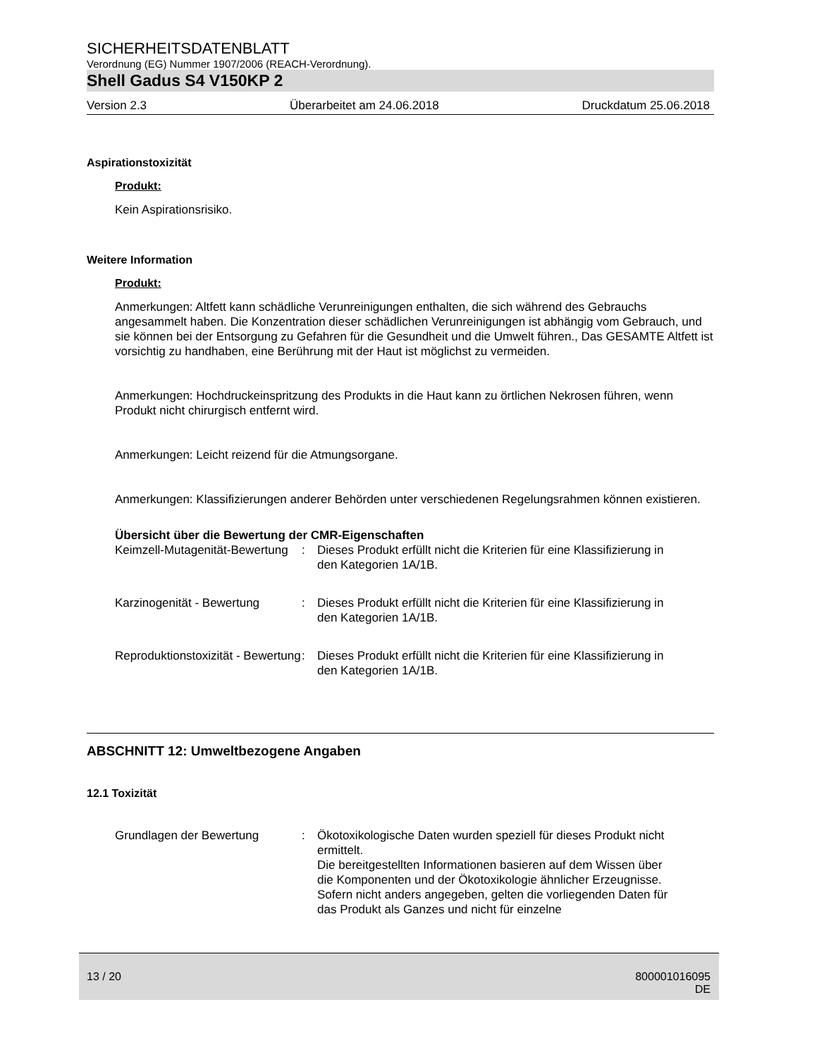SICHERHEITSDATENBLATT
Verordnung (EG) Nummer 1907/2006 (REACH-Verordnung).
Shell Gadus S4 V150KP 2
Version 2.3 Überarbeitet am 24.06.2018 Druckdatum 25.06.2018
Aspirationstoxizität
Produkt:
Kein Aspirationsrisiko.
Weitere Information
Produkt:
Anmerkungen: Altfett kann schädliche Verunreinigungen enthalten, die sich während des Gebrauchs angesammelt haben. Die Konzentration dieser schädlichen Verunreinigungen ist abhängig vom Gebrauch, und sie können bei der Entsorgung zu Gefahren für die Gesundheit und die Umwelt führen., Das GESAMTE Altfett ist vorsichtig zu handhaben, eine Berührung mit der Haut ist möglichst zu vermeiden.
Anmerkungen: Hochdruckeinspritzung des Produkts in die Haut kann zu örtlichen Nekrosen führen, wenn Produkt nicht chirurgisch entfernt wird.
Anmerkungen: Leicht reizend für die Atmungsorgane.
Anmerkungen: Klassifizierungen anderer Behörden unter verschiedenen Regelungsrahmen können existieren.
Übersicht über die Bewertung der CMR-Eigenschaften
Keimzell-Mutagenität-Bewertung
: Dieses Produkt erfüllt nicht die Kriterien für eine Klassifizierung in den Kategorien 1A/1B.
Karzinogenität - Bewertung
: Dieses Produkt erfüllt nicht die Kriterien für eine Klassifizierung in den Kategorien 1A/1B.
Reproduktionstoxizität - Bewertung
: Dieses Produkt erfüllt nicht die Kriterien für eine Klassifizierung in den Kategorien 1A/1B.
ABSCHNITT 12: Umweltbezogene Angaben
12.1 Toxizität
Grundlagen der Bewertung : Ökotoxikologische Daten wurden speziell für dieses Produkt nicht ermittelt.
Die bereitgestellten Informationen basieren auf dem Wissen über die Komponenten und der Ökotoxikologie ähnlicher Erzeugnisse.
Sofern nicht anders angegeben, gelten die vorliegenden Daten für das Produkt als Ganzes und nicht für einzelne
13 / 20 800001016095
DE